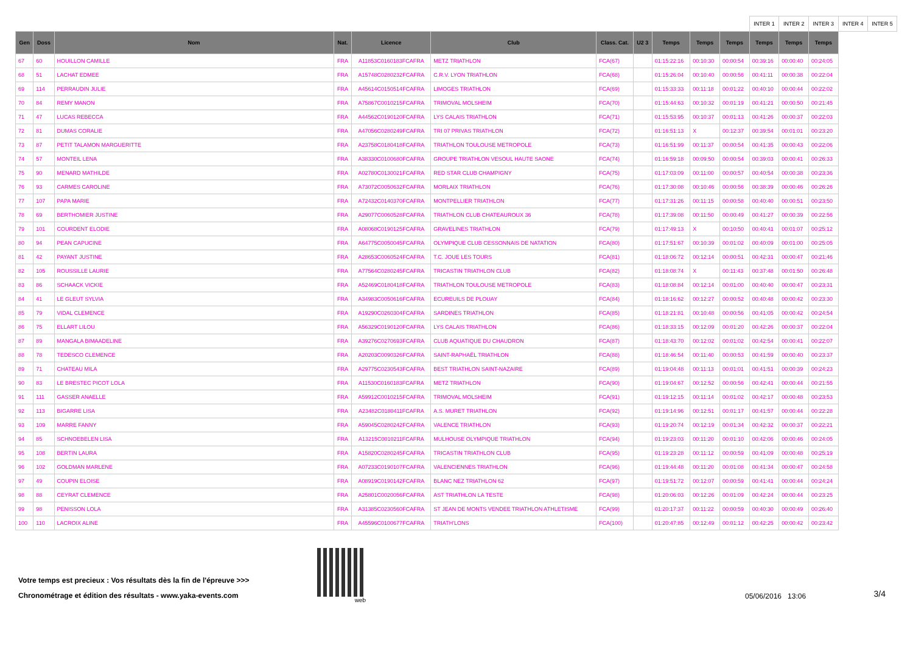| | | | | | | | | | | | INTER 1 | INTER 2 | INTER 3 | INTER 4 | INTER 5 |
| Gen | Doss | Nom | Nat. | Licence | Club | Class. Cat. | U2 3 | Temps | Temps | Temps | Temps | Temps | Temps | | |
| 67 | 60 | HOUILLON CAMILLE | FRA | A11853C0160183FCAFRA | METZ TRIATHLON | FCA(67) | | 01:15:22:16 | 00:10:30 | 00:00:54 | 00:39:16 | 00:00:40 | 00:24:05 | | |
| 68 | 51 | LACHAT EDMEE | FRA | A15748C0280232FCAFRA | C.R.V. LYON TRIATHLON | FCA(68) | | 01:15:26:04 | 00:10:40 | 00:00:56 | 00:41:11 | 00:00:38 | 00:22:04 | | |
| 69 | 114 | PERRAUDIN JULIE | FRA | A45614C0150514FCAFRA | LIMOGES TRIATHLON | FCA(69) | | 01:15:33:33 | 00:11:18 | 00:01:22 | 00:40:10 | 00:00:44 | 00:22:02 | | |
| 70 | 84 | REMY MANON | FRA | A75867C0010215FCAFRA | TRIMOVAL MOLSHEIM | FCA(70) | | 01:15:44:63 | 00:10:32 | 00:01:19 | 00:41:21 | 00:00:50 | 00:21:45 | | |
| 71 | 47 | LUCAS REBECCA | FRA | A44562C0190120FCAFRA | LYS CALAIS TRIATHLON | FCA(71) | | 01:15:53:95 | 00:10:37 | 00:01:13 | 00:41:26 | 00:00:37 | 00:22:03 | | |
| 72 | 81 | DUMAS CORALIE | FRA | A47056C0280249FCAFRA | TRI 07 PRIVAS TRIATHLON | FCA(72) | | 01:16:51:13 | X | 00:12:37 | 00:39:54 | 00:01:01 | 00:23:20 | | |
| 73 | 87 | PETIT TALAMON MARGUERITTE | FRA | A23758C0180418FCAFRA | TRIATHLON TOULOUSE METROPOLE | FCA(73) | | 01:16:51:99 | 00:11:37 | 00:00:54 | 00:41:35 | 00:00:43 | 00:22:06 | | |
| 74 | 57 | MONTEIL LENA | FRA | A38330C0100680FCAFRA | GROUPE TRIATHLON VESOUL HAUTE SAONE | FCA(74) | | 01:16:59:18 | 00:09:50 | 00:00:54 | 00:39:03 | 00:00:41 | 00:26:33 | | |
| 75 | 90 | MENARD MATHILDE | FRA | A02780C0130021FCAFRA | RED STAR CLUB CHAMPIGNY | FCA(75) | | 01:17:03:09 | 00:11:00 | 00:00:57 | 00:40:54 | 00:00:38 | 00:23:36 | | |
| 76 | 93 | CARMES CAROLINE | FRA | A73072C0050632FCAFRA | MORLAIX TRIATHLON | FCA(76) | | 01:17:30:08 | 00:10:46 | 00:00:56 | 00:38:39 | 00:00:46 | 00:26:26 | | |
| 77 | 107 | PAPA MARIE | FRA | A72432C0140370FCAFRA | MONTPELLIER TRIATHLON | FCA(77) | | 01:17:31:26 | 00:11:15 | 00:00:58 | 00:40:40 | 00:00:51 | 00:23:50 | | |
| 78 | 69 | BERTHOMIER JUSTINE | FRA | A29077C0060528FCAFRA | TRIATHLON CLUB CHATEAUROUX 36 | FCA(78) | | 01:17:39:08 | 00:11:50 | 00:00:49 | 00:41:27 | 00:00:39 | 00:22:56 | | |
| 79 | 101 | COURDENT ELODIE | FRA | A08068C0190125FCAFRA | GRAVELINES TRIATHLON | FCA(79) | | 01:17:49:13 | X | 00:10:50 | 00:40:41 | 00:01:07 | 00:25:12 | | |
| 80 | 94 | PEAN CAPUCINE | FRA | A64775C0050045FCAFRA | OLYMPIQUE CLUB CESSONNAIS DE NATATION | FCA(80) | | 01:17:51:67 | 00:10:39 | 00:01:02 | 00:40:09 | 00:01:00 | 00:25:05 | | |
| 81 | 42 | PAYANT JUSTINE | FRA | A28653C0060524FCAFRA | T.C. JOUE LES TOURS | FCA(81) | | 01:18:06:72 | 00:12:14 | 00:00:51 | 00:42:31 | 00:00:47 | 00:21:46 | | |
| 82 | 105 | ROUSSILLE LAURIE | FRA | A77564C0280245FCAFRA | TRICASTIN TRIATHLON CLUB | FCA(82) | | 01:18:08:74 | X | 00:11:43 | 00:37:48 | 00:01:50 | 00:26:48 | | |
| 83 | 86 | SCHAACK VICKIE | FRA | A52469C0180418FCAFRA | TRIATHLON TOULOUSE METROPOLE | FCA(83) | | 01:18:08:84 | 00:12:14 | 00:01:00 | 00:40:40 | 00:00:47 | 00:23:31 | | |
| 84 | 41 | LE GLEUT SYLVIA | FRA | A34983C0050616FCAFRA | ECUREUILS DE PLOUAY | FCA(84) | | 01:18:16:62 | 00:12:27 | 00:00:52 | 00:40:48 | 00:00:42 | 00:23:30 | | |
| 85 | 79 | VIDAL CLEMENCE | FRA | A19290C0260304FCAFRA | SARDINES TRIATHLON | FCA(85) | | 01:18:21:81 | 00:10:48 | 00:00:56 | 00:41:05 | 00:00:42 | 00:24:54 | | |
| 86 | 75 | ELLART LILOU | FRA | A56329C0190120FCAFRA | LYS CALAIS TRIATHLON | FCA(86) | | 01:18:33:15 | 00:12:09 | 00:01:20 | 00:42:26 | 00:00:37 | 00:22:04 | | |
| 87 | 89 | MANGALA BIMAADELINE | FRA | A39276C0270693FCAFRA | CLUB AQUATIQUE DU CHAUDRON | FCA(87) | | 01:18:43:70 | 00:12:02 | 00:01:02 | 00:42:54 | 00:00:41 | 00:22:07 | | |
| 88 | 78 | TEDESCO CLEMENCE | FRA | A20203C0090326FCAFRA | SAINT-RAPHAËL TRIATHLON | FCA(88) | | 01:18:46:54 | 00:11:40 | 00:00:53 | 00:41:59 | 00:00:40 | 00:23:37 | | |
| 89 | 71 | CHATEAU MILA | FRA | A29775C0230543FCAFRA | BEST TRIATHLON SAINT-NAZAIRE | FCA(89) | | 01:19:04:48 | 00:11:13 | 00:01:01 | 00:41:51 | 00:00:39 | 00:24:23 | | |
| 90 | 83 | LE BRESTEC PICOT LOLA | FRA | A11530C0160183FCAFRA | METZ TRIATHLON | FCA(90) | | 01:19:04:67 | 00:12:52 | 00:00:56 | 00:42:41 | 00:00:44 | 00:21:55 | | |
| 91 | 111 | GASSER ANAELLE | FRA | A59912C0010215FCAFRA | TRIMOVAL MOLSHEIM | FCA(91) | | 01:19:12:15 | 00:11:14 | 00:01:02 | 00:42:17 | 00:00:48 | 00:23:53 | | |
| 92 | 113 | BIGARRE LISA | FRA | A23482C0180411FCAFRA | A.S. MURET TRIATHLON | FCA(92) | | 01:19:14:96 | 00:12:51 | 00:01:17 | 00:41:57 | 00:00:44 | 00:22:28 | | |
| 93 | 109 | MARRE FANNY | FRA | A59045C0280242FCAFRA | VALENCE TRIATHLON | FCA(93) | | 01:19:20:74 | 00:12:19 | 00:01:34 | 00:42:32 | 00:00:37 | 00:22:21 | | |
| 94 | 85 | SCHNOEBELEN LISA | FRA | A13215C0010211FCAFRA | MULHOUSE OLYMPIQUE TRIATHLON | FCA(94) | | 01:19:23:03 | 00:11:20 | 00:01:10 | 00:42:06 | 00:00:46 | 00:24:05 | | |
| 95 | 108 | BERTIN LAURA | FRA | A15820C0280245FCAFRA | TRICASTIN TRIATHLON CLUB | FCA(95) | | 01:19:23:28 | 00:11:12 | 00:00:59 | 00:41:09 | 00:00:48 | 00:25:19 | | |
| 96 | 102 | GOLDMAN MARLENE | FRA | A07233C0190107FCAFRA | VALENCIENNES TRIATHLON | FCA(96) | | 01:19:44:48 | 00:11:20 | 00:01:08 | 00:41:34 | 00:00:47 | 00:24:58 | | |
| 97 | 49 | COUPIN ELOISE | FRA | A08919C0190142FCAFRA | BLANC NEZ TRIATHLON 62 | FCA(97) | | 01:19:51:72 | 00:12:07 | 00:00:59 | 00:41:41 | 00:00:44 | 00:24:24 | | |
| 98 | 88 | CEYRAT CLEMENCE | FRA | A25801C0020056FCAFRA | AST TRIATHLON LA TESTE | FCA(98) | | 01:20:06:03 | 00:12:26 | 00:01:09 | 00:42:24 | 00:00:44 | 00:23:25 | | |
| 99 | 98 | PENISSON LOLA | FRA | A31385C0230560FCAFRA | ST JEAN DE MONTS VENDEE TRIATHLON ATHLETISME | FCA(99) | | 01:20:17:37 | 00:11:22 | 00:00:59 | 00:40:30 | 00:00:49 | 00:26:40 | | |
| 100 | 110 | LACROIX ALINE | FRA | A45596C0100677FCAFRA | TRIATH'LONS | FCA(100) | | 01:20:47:85 | 00:12:49 | 00:01:12 | 00:42:25 | 00:00:42 | 00:23:42 | | |
Votre temps est precieux : Vos résultats dès la fin de l'épreuve >>>
Chronométrage et édition des résultats - www.yaka-events.com
web
05/06/2016 13:06
3/4